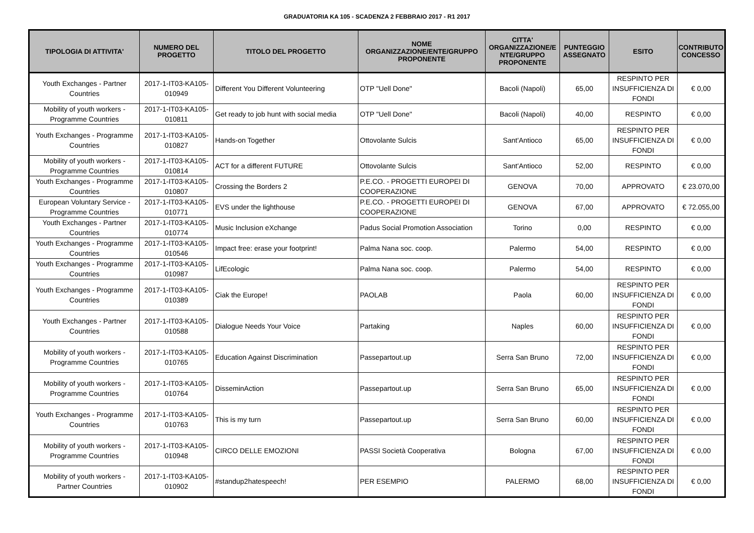GRADUATORIA KA 105 - SCADENZA 2 FEBBRAIO 2017 - R1 2017
| TIPOLOGIA DI ATTIVITA' | NUMERO DEL PROGETTO | TITOLO DEL PROGETTO | NOME ORGANIZZAZIONE/ENTE/GRUPPO PROPONENTE | CITTA' ORGANIZZAZIONE/E NTE/GRUPPO PROPONENTE | PUNTEGGIO ASSEGNATO | ESITO | CONTRIBUTO CONCESSO |
| --- | --- | --- | --- | --- | --- | --- | --- |
| Youth Exchanges - Partner Countries | 2017-1-IT03-KA105-010949 | Different You Different Volunteering | OTP "Uell Done" | Bacoli (Napoli) | 65,00 | RESPINTO PER INSUFFICIENZA DI FONDI | € 0,00 |
| Mobility of youth workers - Programme Countries | 2017-1-IT03-KA105-010811 | Get ready to job hunt with social media | OTP "Uell Done" | Bacoli (Napoli) | 40,00 | RESPINTO | € 0,00 |
| Youth Exchanges - Programme Countries | 2017-1-IT03-KA105-010827 | Hands-on Together | Ottovolante Sulcis | Sant'Antioco | 65,00 | RESPINTO PER INSUFFICIENZA DI FONDI | € 0,00 |
| Mobility of youth workers - Programme Countries | 2017-1-IT03-KA105-010814 | ACT for a different FUTURE | Ottovolante Sulcis | Sant'Antioco | 52,00 | RESPINTO | € 0,00 |
| Youth Exchanges - Programme Countries | 2017-1-IT03-KA105-010807 | Crossing the Borders 2 | P.E.CO. - PROGETTI EUROPEI DI COOPERAZIONE | GENOVA | 70,00 | APPROVATO | € 23.070,00 |
| European Voluntary Service - Programme Countries | 2017-1-IT03-KA105-010771 | EVS under the lighthouse | P.E.CO. - PROGETTI EUROPEI DI COOPERAZIONE | GENOVA | 67,00 | APPROVATO | € 72.055,00 |
| Youth Exchanges - Partner Countries | 2017-1-IT03-KA105-010774 | Music Inclusion eXchange | Padus Social Promotion Association | Torino | 0,00 | RESPINTO | € 0,00 |
| Youth Exchanges - Programme Countries | 2017-1-IT03-KA105-010546 | Impact free: erase your footprint! | Palma Nana soc. coop. | Palermo | 54,00 | RESPINTO | € 0,00 |
| Youth Exchanges - Programme Countries | 2017-1-IT03-KA105-010987 | LifEcologic | Palma Nana soc. coop. | Palermo | 54,00 | RESPINTO | € 0,00 |
| Youth Exchanges - Programme Countries | 2017-1-IT03-KA105-010389 | Ciak the Europe! | PAOLAB | Paola | 60,00 | RESPINTO PER INSUFFICIENZA DI FONDI | € 0,00 |
| Youth Exchanges - Partner Countries | 2017-1-IT03-KA105-010588 | Dialogue Needs Your Voice | Partaking | Naples | 60,00 | RESPINTO PER INSUFFICIENZA DI FONDI | € 0,00 |
| Mobility of youth workers - Programme Countries | 2017-1-IT03-KA105-010765 | Education Against Discrimination | Passepartout.up | Serra San Bruno | 72,00 | RESPINTO PER INSUFFICIENZA DI FONDI | € 0,00 |
| Mobility of youth workers - Programme Countries | 2017-1-IT03-KA105-010764 | DisseminAction | Passepartout.up | Serra San Bruno | 65,00 | RESPINTO PER INSUFFICIENZA DI FONDI | € 0,00 |
| Youth Exchanges - Programme Countries | 2017-1-IT03-KA105-010763 | This is my turn | Passepartout.up | Serra San Bruno | 60,00 | RESPINTO PER INSUFFICIENZA DI FONDI | € 0,00 |
| Mobility of youth workers - Programme Countries | 2017-1-IT03-KA105-010948 | CIRCO DELLE EMOZIONI | PASSI Società Cooperativa | Bologna | 67,00 | RESPINTO PER INSUFFICIENZA DI FONDI | € 0,00 |
| Mobility of youth workers - Partner Countries | 2017-1-IT03-KA105-010902 | #standup2hatespeech! | PER ESEMPIO | PALERMO | 68,00 | RESPINTO PER INSUFFICIENZA DI FONDI | € 0,00 |